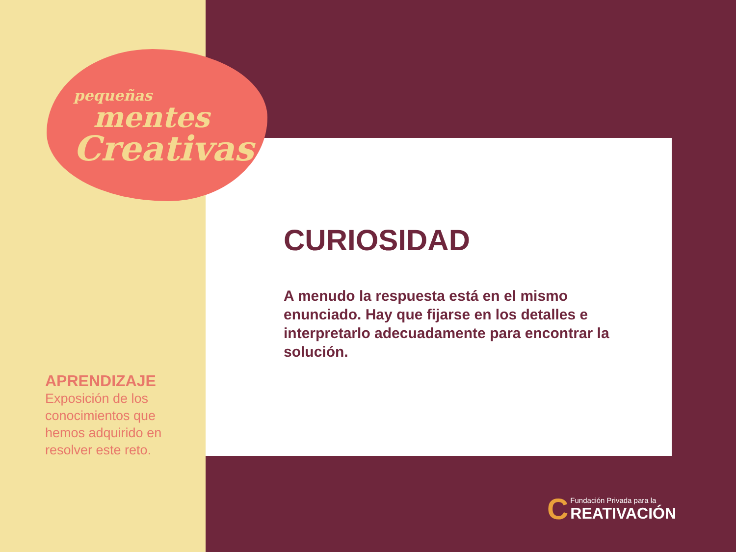pequeñas
mentes
Creativas
CURIOSIDAD
A menudo la respuesta está en el mismo enunciado. Hay que fijarse en los detalles e interpretarlo adecuadamente para encontrar la solución.
APRENDIZAJE
Exposición de los conocimientos que hemos adquirido en resolver este reto.
C Fundación Privada para la
REATIVACIÓN